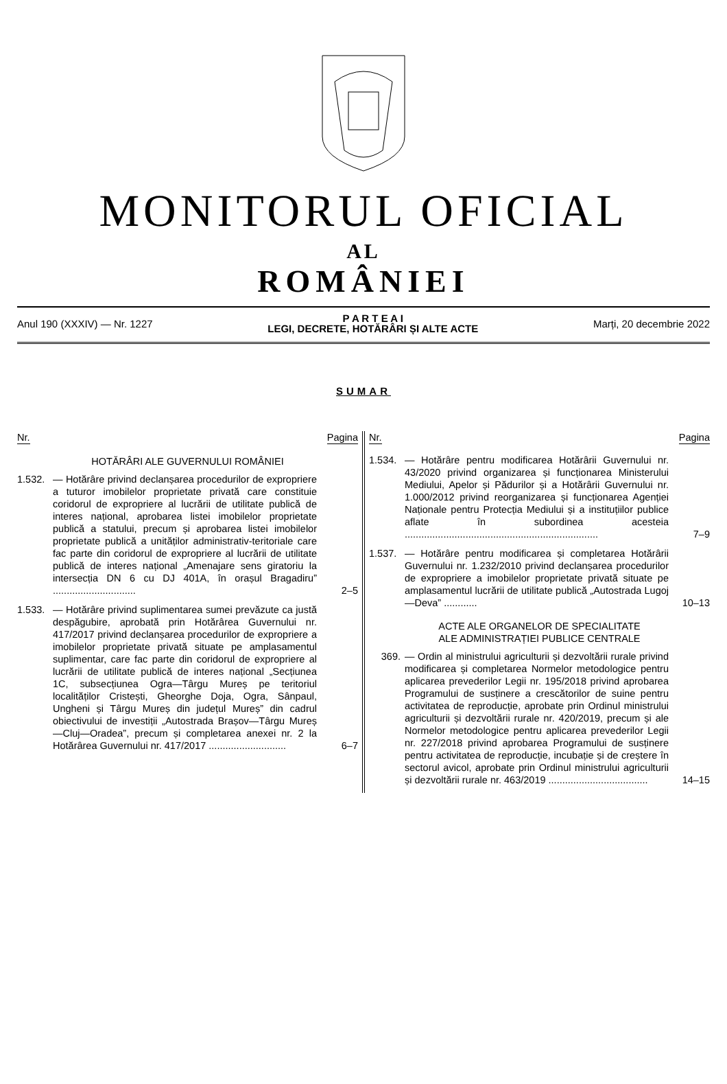MONITORUL OFICIAL
AL
ROMÂNIEI
Anul 190 (XXXIV) — Nr. 1227
P A R T E A I
LEGI, DECRETE, HOTĂRÂRI ȘI ALTE ACTE
Marți, 20 decembrie 2022
SUMAR
Nr. Pagina
HOTĂRÂRI ALE GUVERNULUI ROMÂNIEI
1.532.
— Hotărâre privind declanșarea procedurilor de expropriere a tuturor imobilelor proprietate privată care constituie coridorul de expropriere al lucrării de utilitate publică de interes național, aprobarea listei imobilelor proprietate publică a statului, precum și aprobarea listei imobilelor proprietate publică a unităților administrativ-teritoriale care fac parte din coridorul de expropriere al lucrării de utilitate publică de interes național „Amenajare sens giratoriu la intersecția DN 6 cu DJ 401A, în orașul Bragadiru” ..............................
2–5
1.533.
— Hotărâre privind suplimentarea sumei prevăzute ca justă despăgubire, aprobată prin Hotărârea Guvernului nr. 417/2017 privind declanșarea procedurilor de expropriere a imobilelor proprietate privată situate pe amplasamentul suplimentar, care fac parte din coridorul de expropriere al lucrării de utilitate publică de interes național „Secțiunea 1C, subsecțiunea Ogra—Târgu Mureș pe teritoriul localităților Cristești, Gheorghe Doja, Ogra, Sânpaul, Ungheni și Târgu Mureș din județul Mureș” din cadrul obiectivului de investiții „Autostrada Brașov—Târgu Mureș—Cluj—Oradea”, precum și completarea anexei nr. 2 la Hotărârea Guvernului nr. 417/2017 ............................
6–7
Nr. Pagina
1.534.
— Hotărâre pentru modificarea Hotărârii Guvernului nr. 43/2020 privind organizarea și funcționarea Ministerului Mediului, Apelor și Pădurilor și a Hotărârii Guvernului nr. 1.000/2012 privind reorganizarea și funcționarea Agenției Naționale pentru Protecția Mediului și a instituțiilor publice aflate în subordinea acesteia ......................................................................
7–9
1.537.
— Hotărâre pentru modificarea și completarea Hotărârii Guvernului nr. 1.232/2010 privind declanșarea procedurilor de expropriere a imobilelor proprietate privată situate pe amplasamentul lucrării de utilitate publică „Autostrada Lugoj—Deva” ............
10–13
ACTE ALE ORGANELOR DE SPECIALITATE
ALE ADMINISTRAȚIEI PUBLICE CENTRALE
369. — Ordin al ministrului agriculturii și dezvoltării rurale privind modificarea și completarea Normelor metodologice pentru aplicarea prevederilor Legii nr. 195/2018 privind aprobarea Programului de susținere a crescătorilor de suine pentru activitatea de reproducție, aprobate prin Ordinul ministrului agriculturii și dezvoltării rurale nr. 420/2019, precum și ale Normelor metodologice pentru aplicarea prevederilor Legii nr. 227/2018 privind aprobarea Programului de susținere pentru activitatea de reproducție, incubație și de creștere în sectorul avicol, aprobate prin Ordinul ministrului agriculturii și dezvoltării rurale nr. 463/2019 ....................................
14–15